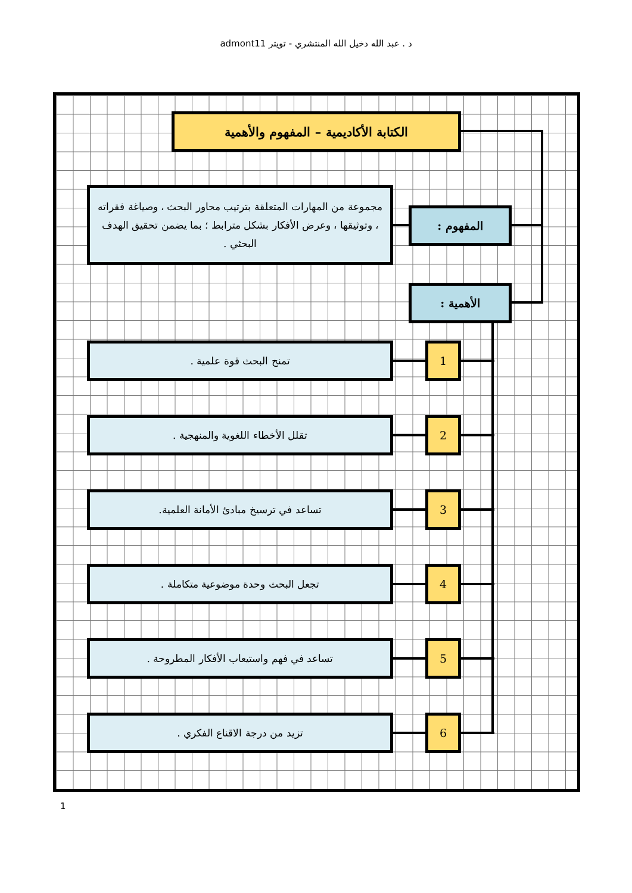د . عبد الله دخيل الله المنتشري - تويتر admont11
الكتابة الأكاديمية – المفهوم والأهمية
مجموعة من المهارات المتعلقة بترتيب محاور البحث ، وصياغة فقراته ، وتوثيقها ، وعرض الأفكار بشكل مترابط ؛ بما يضمن تحقيق الهدف البحثي .
المفهوم :
الأهمية :
تمنح البحث قوة علمية . 1
تقلل الأخطاء اللغوية والمنهجية . 2
تساعد في ترسيخ مبادئ الأمانة العلمية. 3
تجعل البحث وحدة موضوعية متكاملة . 4
تساعد في فهم واستيعاب الأفكار المطروحة . 5
تزيد من درجة الاقناع الفكري . 6
1